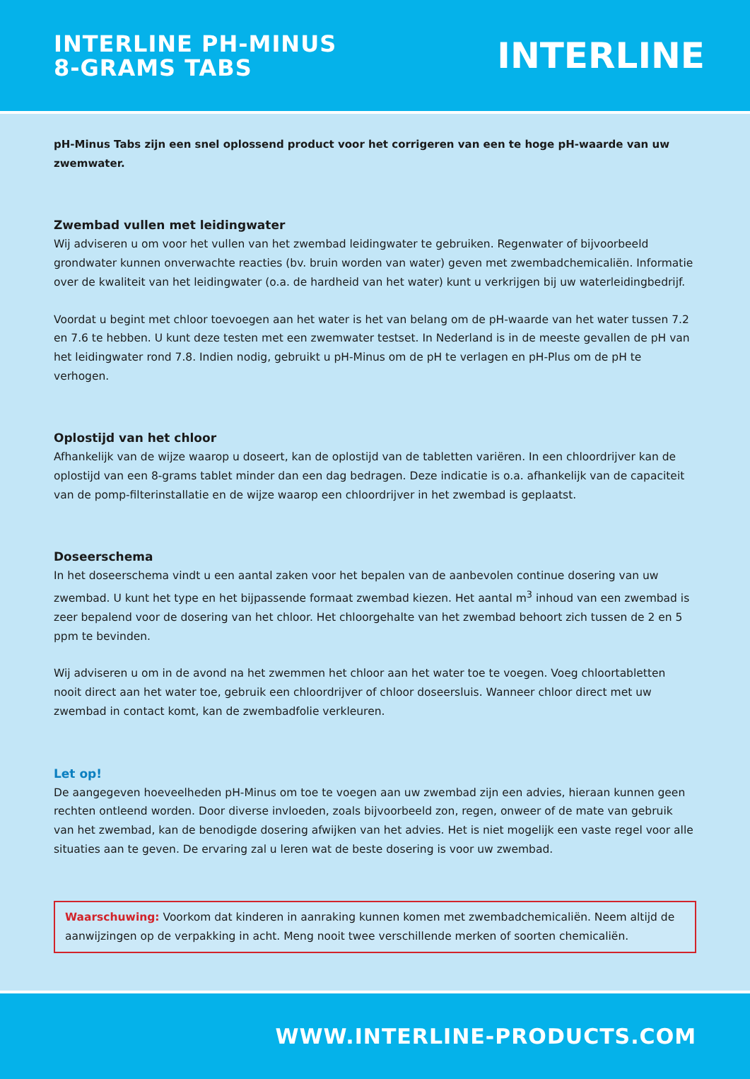INTERLINE PH-MINUS
8-GRAMS TABS
INTERLINE
pH-Minus Tabs zijn een snel oplossend product voor het corrigeren van een te hoge pH-waarde van uw zwemwater.
Zwembad vullen met leidingwater
Wij adviseren u om voor het vullen van het zwembad leidingwater te gebruiken. Regenwater of bijvoorbeeld grondwater kunnen onverwachte reacties (bv. bruin worden van water) geven met zwembadchemicaliën. Informatie over de kwaliteit van het leidingwater (o.a. de hardheid van het water) kunt u verkrijgen bij uw waterleidingbedrijf.
Voordat u begint met chloor toevoegen aan het water is het van belang om de pH-waarde van het water tussen 7.2 en 7.6 te hebben. U kunt deze testen met een zwemwater testset. In Nederland is in de meeste gevallen de pH van het leidingwater rond 7.8. Indien nodig, gebruikt u pH-Minus om de pH te verlagen en pH-Plus om de pH te verhogen.
Oplostijd van het chloor
Afhankelijk van de wijze waarop u doseert, kan de oplostijd van de tabletten variëren. In een chloordrijver kan de oplostijd van een 8-grams tablet minder dan een dag bedragen. Deze indicatie is o.a. afhankelijk van de capaciteit van de pomp-filterinstallatie en de wijze waarop een chloordrijver in het zwembad is geplaatst.
Doseerschema
In het doseerschema vindt u een aantal zaken voor het bepalen van de aanbevolen continue dosering van uw zwembad. U kunt het type en het bijpassende formaat zwembad kiezen. Het aantal m<sup>3</sup> inhoud van een zwembad is zeer bepalend voor de dosering van het chloor. Het chloorgehalte van het zwembad behoort zich tussen de 2 en 5 ppm te bevinden.
Wij adviseren u om in de avond na het zwemmen het chloor aan het water toe te voegen. Voeg chloortabletten nooit direct aan het water toe, gebruik een chloordrijver of chloor doseersluis. Wanneer chloor direct met uw zwembad in contact komt, kan de zwembadfolie verkleuren.
Let op!
De aangegeven hoeveelheden pH-Minus om toe te voegen aan uw zwembad zijn een advies, hieraan kunnen geen rechten ontleend worden. Door diverse invloeden, zoals bijvoorbeeld zon, regen, onweer of de mate van gebruik van het zwembad, kan de benodigde dosering afwijken van het advies. Het is niet mogelijk een vaste regel voor alle situaties aan te geven. De ervaring zal u leren wat de beste dosering is voor uw zwembad.
Waarschuwing: Voorkom dat kinderen in aanraking kunnen komen met zwembadchemicaliën. Neem altijd de aanwijzingen op de verpakking in acht. Meng nooit twee verschillende merken of soorten chemicaliën.
WWW.INTERLINE-PRODUCTS.COM